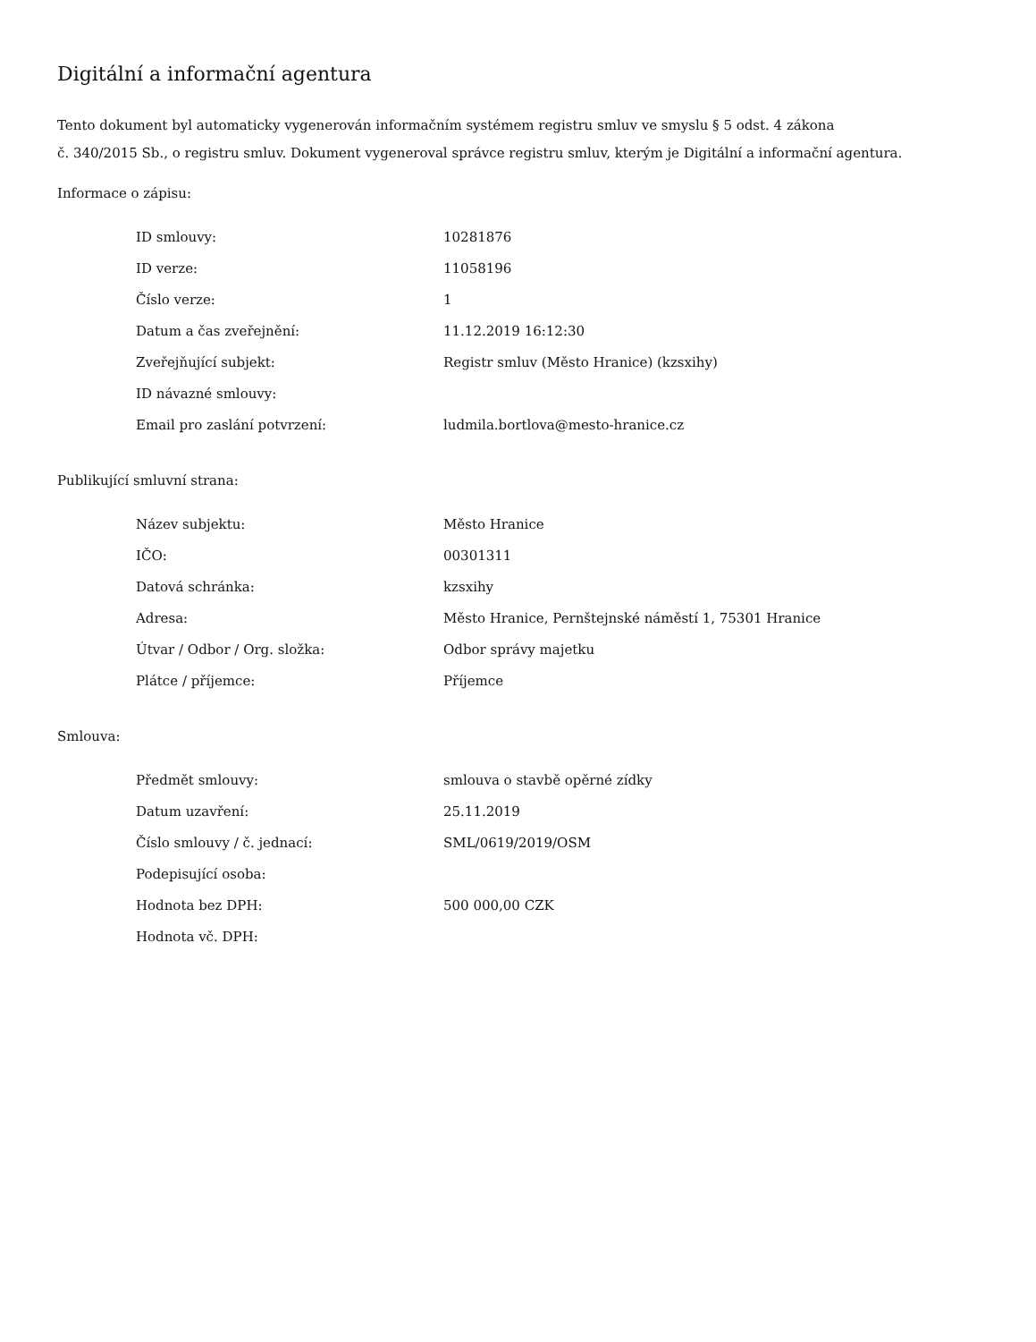Digitální a informační agentura
Tento dokument byl automaticky vygenerován informačním systémem registru smluv ve smyslu § 5 odst. 4 zákona
č. 340/2015 Sb., o registru smluv. Dokument vygeneroval správce registru smluv, kterým je Digitální a informační agentura.
Informace o zápisu:
| ID smlouvy: | 10281876 |
| ID verze: | 11058196 |
| Číslo verze: | 1 |
| Datum a čas zveřejnění: | 11.12.2019 16:12:30 |
| Zveřejňující subjekt: | Registr smluv (Město Hranice) (kzsxihy) |
| ID návazné smlouvy: | |
| Email pro zaslání potvrzení: | ludmila.bortlova@mesto-hranice.cz |
Publikující smluvní strana:
| Název subjektu: | Město Hranice |
| IČO: | 00301311 |
| Datová schránka: | kzsxihy |
| Adresa: | Město Hranice, Pernštejnské náměstí 1, 75301 Hranice |
| Útvar / Odbor / Org. složka: | Odbor správy majetku |
| Plátce / příjemce: | Příjemce |
Smlouva:
| Předmět smlouvy: | smlouva o stavbě opěrné zídky |
| Datum uzavření: | 25.11.2019 |
| Číslo smlouvy / č. jednací: | SML/0619/2019/OSM |
| Podepisující osoba: | |
| Hodnota bez DPH: | 500 000,00 CZK |
| Hodnota vč. DPH: | |